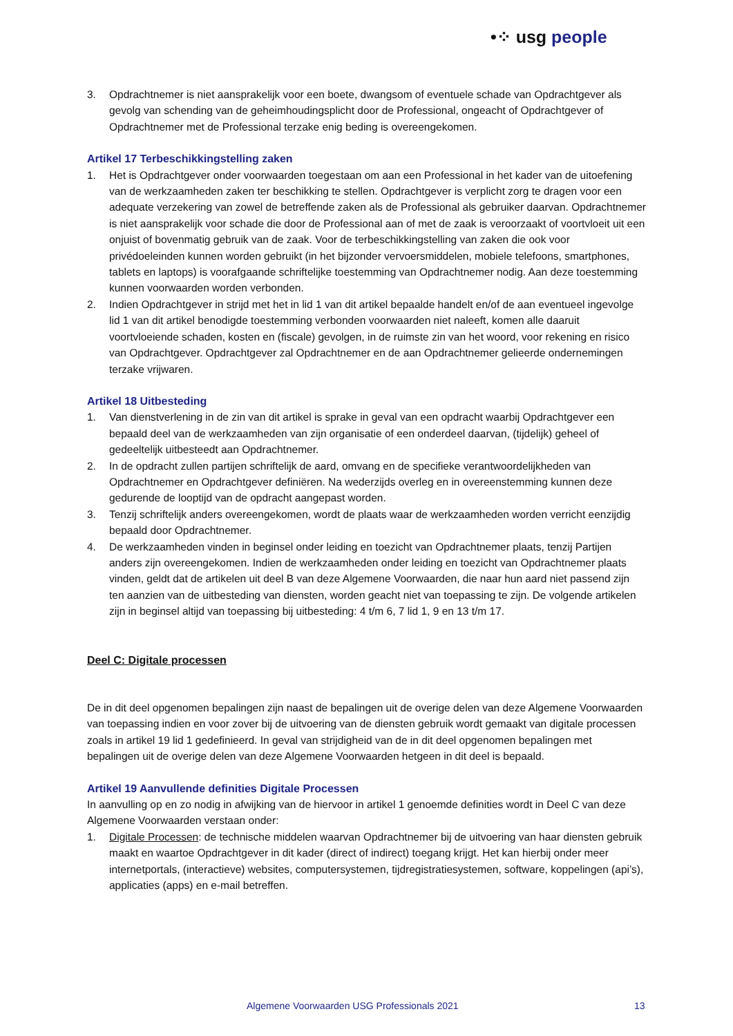•⁘ usg people
3. Opdrachtnemer is niet aansprakelijk voor een boete, dwangsom of eventuele schade van Opdrachtgever als gevolg van schending van de geheimhoudingsplicht door de Professional, ongeacht of Opdrachtgever of Opdrachtnemer met de Professional terzake enig beding is overeengekomen.
Artikel 17 Terbeschikkingstelling zaken
1. Het is Opdrachtgever onder voorwaarden toegestaan om aan een Professional in het kader van de uitoefening van de werkzaamheden zaken ter beschikking te stellen. Opdrachtgever is verplicht zorg te dragen voor een adequate verzekering van zowel de betreffende zaken als de Professional als gebruiker daarvan. Opdrachtnemer is niet aansprakelijk voor schade die door de Professional aan of met de zaak is veroorzaakt of voortvloeit uit een onjuist of bovenmatig gebruik van de zaak. Voor de terbeschikkingstelling van zaken die ook voor privédoeleinden kunnen worden gebruikt (in het bijzonder vervoersmiddelen, mobiele telefoons, smartphones, tablets en laptops) is voorafgaande schriftelijke toestemming van Opdrachtnemer nodig. Aan deze toestemming kunnen voorwaarden worden verbonden.
2. Indien Opdrachtgever in strijd met het in lid 1 van dit artikel bepaalde handelt en/of de aan eventueel ingevolge lid 1 van dit artikel benodigde toestemming verbonden voorwaarden niet naleeft, komen alle daaruit voortvloeiende schaden, kosten en (fiscale) gevolgen, in de ruimste zin van het woord, voor rekening en risico van Opdrachtgever. Opdrachtgever zal Opdrachtnemer en de aan Opdrachtnemer gelieerde ondernemingen terzake vrijwaren.
Artikel 18 Uitbesteding
1. Van dienstverlening in de zin van dit artikel is sprake in geval van een opdracht waarbij Opdrachtgever een bepaald deel van de werkzaamheden van zijn organisatie of een onderdeel daarvan, (tijdelijk) geheel of gedeeltelijk uitbesteedt aan Opdrachtnemer.
2. In de opdracht zullen partijen schriftelijk de aard, omvang en de specifieke verantwoordelijkheden van Opdrachtnemer en Opdrachtgever definiëren. Na wederzijds overleg en in overeenstemming kunnen deze gedurende de looptijd van de opdracht aangepast worden.
3. Tenzij schriftelijk anders overeengekomen, wordt de plaats waar de werkzaamheden worden verricht eenzijdig bepaald door Opdrachtnemer.
4. De werkzaamheden vinden in beginsel onder leiding en toezicht van Opdrachtnemer plaats, tenzij Partijen anders zijn overeengekomen. Indien de werkzaamheden onder leiding en toezicht van Opdrachtnemer plaats vinden, geldt dat de artikelen uit deel B van deze Algemene Voorwaarden, die naar hun aard niet passend zijn ten aanzien van de uitbesteding van diensten, worden geacht niet van toepassing te zijn. De volgende artikelen zijn in beginsel altijd van toepassing bij uitbesteding: 4 t/m 6, 7 lid 1, 9 en 13 t/m 17.
Deel C: Digitale processen
De in dit deel opgenomen bepalingen zijn naast de bepalingen uit de overige delen van deze Algemene Voorwaarden van toepassing indien en voor zover bij de uitvoering van de diensten gebruik wordt gemaakt van digitale processen zoals in artikel 19 lid 1 gedefinieerd. In geval van strijdigheid van de in dit deel opgenomen bepalingen met bepalingen uit de overige delen van deze Algemene Voorwaarden hetgeen in dit deel is bepaald.
Artikel 19 Aanvullende definities Digitale Processen
In aanvulling op en zo nodig in afwijking van de hiervoor in artikel 1 genoemde definities wordt in Deel C van deze Algemene Voorwaarden verstaan onder:
1. Digitale Processen: de technische middelen waarvan Opdrachtnemer bij de uitvoering van haar diensten gebruik maakt en waartoe Opdrachtgever in dit kader (direct of indirect) toegang krijgt. Het kan hierbij onder meer internetportals, (interactieve) websites, computersystemen, tijdregistratiesystemen, software, koppelingen (api’s), applicaties (apps) en e-mail betreffen.
Algemene Voorwaarden USG Professionals 2021 13